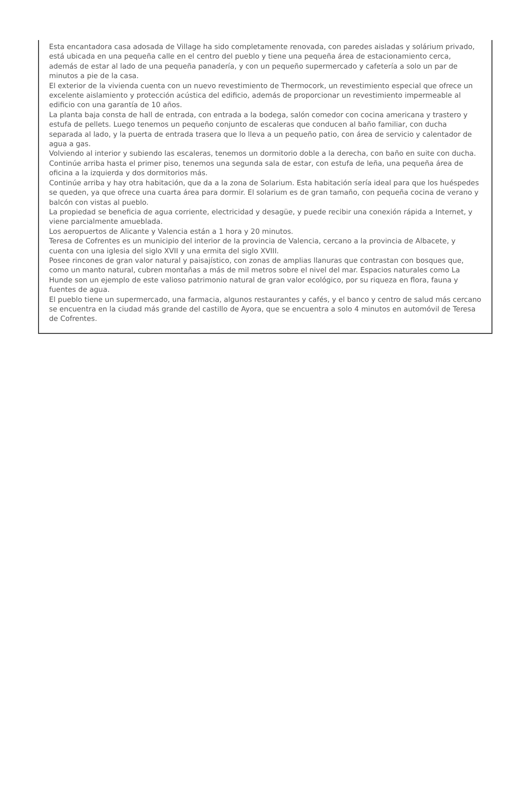Esta encantadora casa adosada de Village ha sido completamente renovada, con paredes aisladas y solárium privado, está ubicada en una pequeña calle en el centro del pueblo y tiene una pequeña área de estacionamiento cerca, además de estar al lado de una pequeña panadería, y con un pequeño supermercado y cafetería a solo un par de minutos a pie de la casa.
El exterior de la vivienda cuenta con un nuevo revestimiento de Thermocork, un revestimiento especial que ofrece un excelente aislamiento y protección acústica del edificio, además de proporcionar un revestimiento impermeable al edificio con una garantía de 10 años.
La planta baja consta de hall de entrada, con entrada a la bodega, salón comedor con cocina americana y trastero y estufa de pellets. Luego tenemos un pequeño conjunto de escaleras que conducen al baño familiar, con ducha separada al lado, y la puerta de entrada trasera que lo lleva a un pequeño patio, con área de servicio y calentador de agua a gas.
Volviendo al interior y subiendo las escaleras, tenemos un dormitorio doble a la derecha, con baño en suite con ducha. Continúe arriba hasta el primer piso, tenemos una segunda sala de estar, con estufa de leña, una pequeña área de oficina a la izquierda y dos dormitorios más.
Continúe arriba y hay otra habitación, que da a la zona de Solarium. Esta habitación sería ideal para que los huéspedes se queden, ya que ofrece una cuarta área para dormir. El solarium es de gran tamaño, con pequeña cocina de verano y balcón con vistas al pueblo.
La propiedad se beneficia de agua corriente, electricidad y desagüe, y puede recibir una conexión rápida a Internet, y viene parcialmente amueblada.
Los aeropuertos de Alicante y Valencia están a 1 hora y 20 minutos.
Teresa de Cofrentes es un municipio del interior de la provincia de Valencia, cercano a la provincia de Albacete, y cuenta con una iglesia del siglo XVII y una ermita del siglo XVIII.
Posee rincones de gran valor natural y paisajístico, con zonas de amplias llanuras que contrastan con bosques que, como un manto natural, cubren montañas a más de mil metros sobre el nivel del mar. Espacios naturales como La Hunde son un ejemplo de este valioso patrimonio natural de gran valor ecológico, por su riqueza en flora, fauna y fuentes de agua.
El pueblo tiene un supermercado, una farmacia, algunos restaurantes y cafés, y el banco y centro de salud más cercano se encuentra en la ciudad más grande del castillo de Ayora, que se encuentra a solo 4 minutos en automóvil de Teresa de Cofrentes.